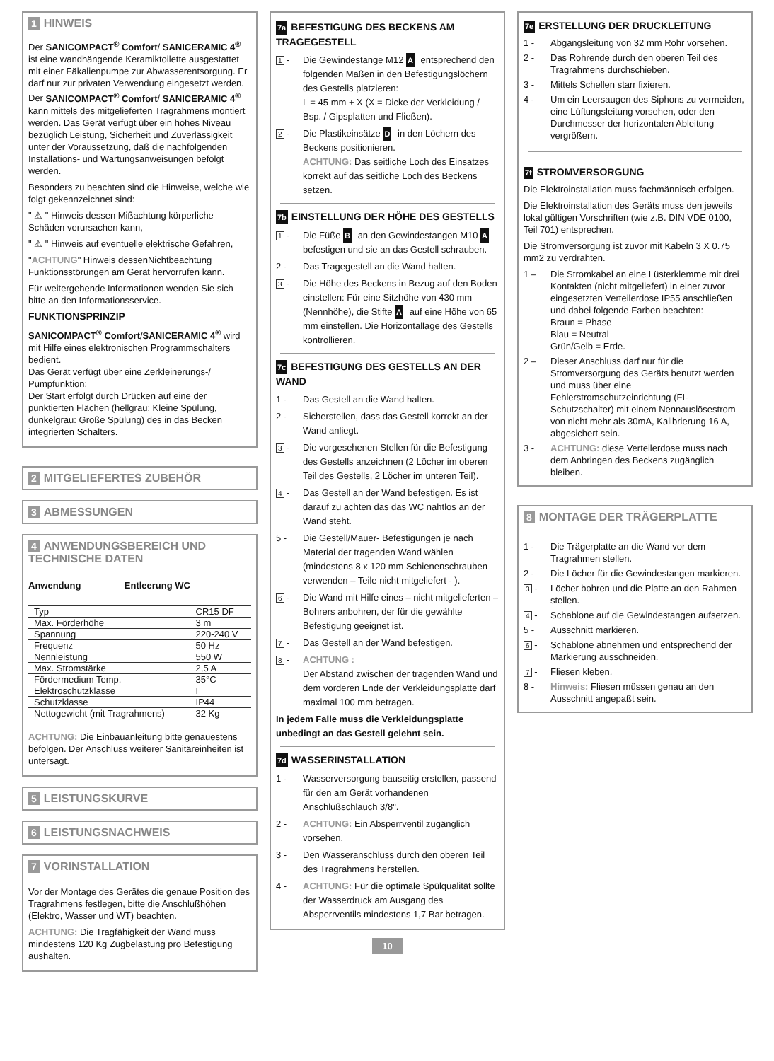1 HINWEIS
Der SANICOMPACT<sup>®</sup> Comfort/ SANICERAMIC 4<sup>®</sup> ist eine wandhängende Keramiktoilette ausgestattet mit einer Fäkalienpumpe zur Abwasserentsorgung. Er darf nur zur privaten Verwendung eingesetzt werden. Der SANICOMPACT<sup>®</sup> Comfort/ SANICERAMIC 4<sup>®</sup> kann mittels des mitgelieferten Tragrahmens montiert werden. Das Gerät verfügt über ein hohes Niveau bezüglich Leistung, Sicherheit und Zuverlässigkeit unter der Voraussetzung, daß die nachfolgenden Installations- und Wartungsanweisungen befolgt werden.
Besonders zu beachten sind die Hinweise, welche wie folgt gekennzeichnet sind:
" ⚠ " Hinweis dessen Mißachtung körperliche Schäden verursachen kann,
" ⚠ " Hinweis auf eventuelle elektrische Gefahren,
"ACHTUNG" Hinweis dessenNichtbeachtung Funktionsstörungen am Gerät hervorrufen kann.
Für weitergehende Informationen wenden Sie sich bitte an den Informationsservice.
FUNKTIONSPRINZIP
SANICOMPACT<sup>®</sup> Comfort/SANICERAMIC 4<sup>®</sup> wird mit Hilfe eines elektronischen Programmschalters bedient.
Das Gerät verfügt über eine Zerkleinerungs-/ Pumpfunktion:
Der Start erfolgt durch Drücken auf eine der punktierten Flächen (hellgrau: Kleine Spülung, dunkelgrau: Große Spülung) des in das Becken integrierten Schalters.
2 MITGELIEFERTES ZUBEHÖR
3 ABMESSUNGEN
4 ANWENDUNGSBEREICH UND TECHNISCHE DATEN
Anwendung Entleerung WC
| Typ | CR15 DF |
| Max. Förderhöhe | 3 m |
| Spannung | 220-240 V |
| Frequenz | 50 Hz |
| Nennleistung | 550 W |
| Max. Stromstärke | 2,5 A |
| Fördermedium Temp. | 35°C |
| Elektroschutzklasse | I |
| Schutzklasse | IP44 |
| Nettogewicht (mit Tragrahmens) | 32 Kg |
ACHTUNG: Die Einbauanleitung bitte genauestens befolgen. Der Anschluss weiterer Sanitäreinheiten ist untersagt.
5 LEISTUNGSKURVE
6 LEISTUNGSNACHWEIS
7 VORINSTALLATION
Vor der Montage des Gerätes die genaue Position des Tragrahmens festlegen, bitte die Anschlußhöhen (Elektro, Wasser und WT) beachten.
ACHTUNG: Die Tragfähigkeit der Wand muss mindestens 120 Kg Zugbelastung pro Befestigung aushalten.
7a BEFESTIGUNG DES BECKENS AM TRAGEGESTELL
1 - Die Gewindestange M12 A entsprechend den folgenden Maßen in den Befestigungslöchern des Gestells platzieren:
L = 45 mm + X (X = Dicke der Verkleidung / Bsp. / Gipsplatten und Fließen).
2 - Die Plastikeinsätze D in den Löchern des Beckens positionieren.
ACHTUNG: Das seitliche Loch des Einsatzes korrekt auf das seitliche Loch des Beckens setzen.
7b EINSTELLUNG DER HÖHE DES GESTELLS
1 - Die Füße B an den Gewindestangen M10 A befestigen und sie an das Gestell schrauben.
2 - Das Tragegestell an die Wand halten.
3 - Die Höhe des Beckens in Bezug auf den Boden einstellen: Für eine Sitzhöhe von 430 mm (Nennhöhe), die Stifte A auf eine Höhe von 65 mm einstellen. Die Horizontallage des Gestells kontrollieren.
7c BEFESTIGUNG DES GESTELLS AN DER WAND
1 - Das Gestell an die Wand halten.
2 - Sicherstellen, dass das Gestell korrekt an der Wand anliegt.
3 - Die vorgesehenen Stellen für die Befestigung des Gestells anzeichnen (2 Löcher im oberen Teil des Gestells, 2 Löcher im unteren Teil).
4 - Das Gestell an der Wand befestigen. Es ist darauf zu achten das das WC nahtlos an der Wand steht.
5 - Die Gestell/Mauer- Befestigungen je nach Material der tragenden Wand wählen (mindestens 8 x 120 mm Schienenschrauben verwenden – Teile nicht mitgeliefert - ).
6 - Die Wand mit Hilfe eines – nicht mitgelieferten – Bohrers anbohren, der für die gewählte Befestigung geeignet ist.
7 - Das Gestell an der Wand befestigen.
8 - ACHTUNG :
Der Abstand zwischen der tragenden Wand und dem vorderen Ende der Verkleidungsplatte darf maximal 100 mm betragen.
In jedem Falle muss die Verkleidungsplatte unbedingt an das Gestell gelehnt sein.
7d WASSERINSTALLATION
1 - Wasserversorgung bauseitig erstellen, passend für den am Gerät vorhandenen Anschlußschlauch 3/8".
2 - ACHTUNG: Ein Absperrventil zugänglich vorsehen.
3 - Den Wasseranschluss durch den oberen Teil des Tragrahmens herstellen.
4 - ACHTUNG: Für die optimale Spülqualität sollte der Wasserdruck am Ausgang des Absperrventils mindestens 1,7 Bar betragen.
10
7e ERSTELLUNG DER DRUCKLEITUNG
1 - Abgangsleitung von 32 mm Rohr vorsehen.
2 - Das Rohrende durch den oberen Teil des Tragrahmens durchschieben.
3 - Mittels Schellen starr fixieren.
4 - Um ein Leersaugen des Siphons zu vermeiden, eine Lüftungsleitung vorsehen, oder den Durchmesser der horizontalen Ableitung vergrößern.
7f STROMVERSORGUNG
Die Elektroinstallation muss fachmännisch erfolgen.
Die Elektroinstallation des Geräts muss den jeweils lokal gültigen Vorschriften (wie z.B. DIN VDE 0100, Teil 701) entsprechen.
Die Stromversorgung ist zuvor mit Kabeln 3 X 0.75 mm2 zu verdrahten.
1 – Die Stromkabel an eine Lüsterklemme mit drei Kontakten (nicht mitgeliefert) in einer zuvor eingesetzten Verteilerdose IP55 anschließen und dabei folgende Farben beachten:
Braun = Phase
Blau = Neutral
Grün/Gelb = Erde.
2 – Dieser Anschluss darf nur für die Stromversorgung des Geräts benutzt werden und muss über eine Fehlerstromschutzeinrichtung (FI-Schutzschalter) mit einem Nennauslösestrom von nicht mehr als 30mA, Kalibrierung 16 A, abgesichert sein.
3 - ACHTUNG: diese Verteilerdose muss nach dem Anbringen des Beckens zugänglich bleiben.
8 MONTAGE DER TRÄGERPLATTE
1 - Die Trägerplatte an die Wand vor dem Tragrahmen stellen.
2 - Die Löcher für die Gewindestangen markieren.
3 - Löcher bohren und die Platte an den Rahmen stellen.
4 - Schablone auf die Gewindestangen aufsetzen.
5 - Ausschnitt markieren.
6 - Schablone abnehmen und entsprechend der Markierung ausschneiden.
7 - Fliesen kleben.
8 - Hinweis: Fliesen müssen genau an den Ausschnitt angepaßt sein.